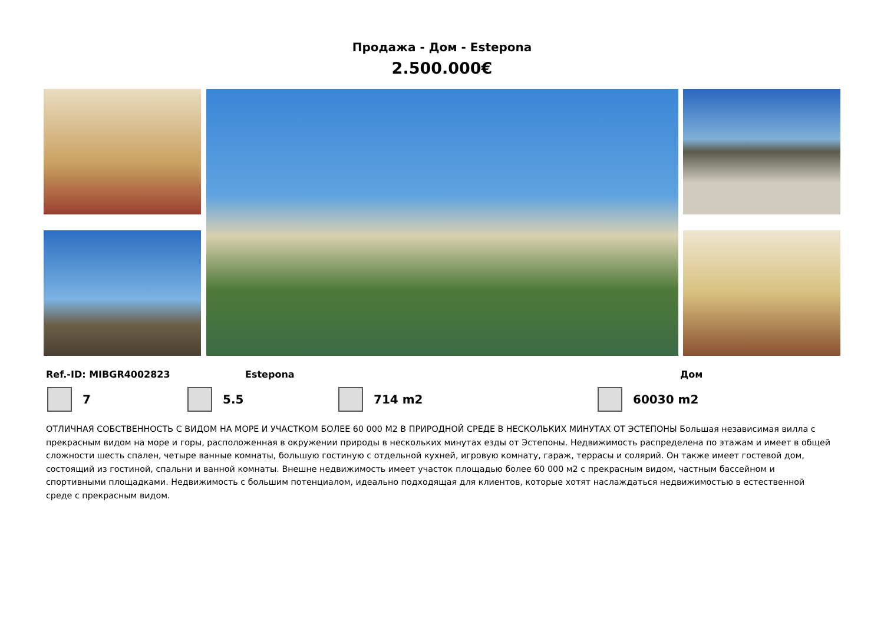Продажа - Дом - Estepona
2.500.000€
Ref.-ID: MIBGR4002823 Estepona Дом
7 5.5 714 m2 60030 m2
ОТЛИЧНАЯ СОБСТВЕННОСТЬ С ВИДОМ НА МОРЕ И УЧАСТКОМ БОЛЕЕ 60 000 М2 В ПРИРОДНОЙ СРЕДЕ В НЕСКОЛЬКИХ МИНУТАХ ОТ ЭСТЕПОНЫ Большая независимая вилла с прекрасным видом на море и горы, расположенная в окружении природы в нескольких минутах езды от Эстепоны. Недвижимость распределена по этажам и имеет в общей сложности шесть спален, четыре ванные комнаты, большую гостиную с отдельной кухней, игровую комнату, гараж, террасы и солярий. Он также имеет гостевой дом, состоящий из гостиной, спальни и ванной комнаты. Внешне недвижимость имеет участок площадью более 60 000 м2 с прекрасным видом, частным бассейном и спортивными площадками. Недвижимость с большим потенциалом, идеально подходящая для клиентов, которые хотят наслаждаться недвижимостью в естественной среде с прекрасным видом.